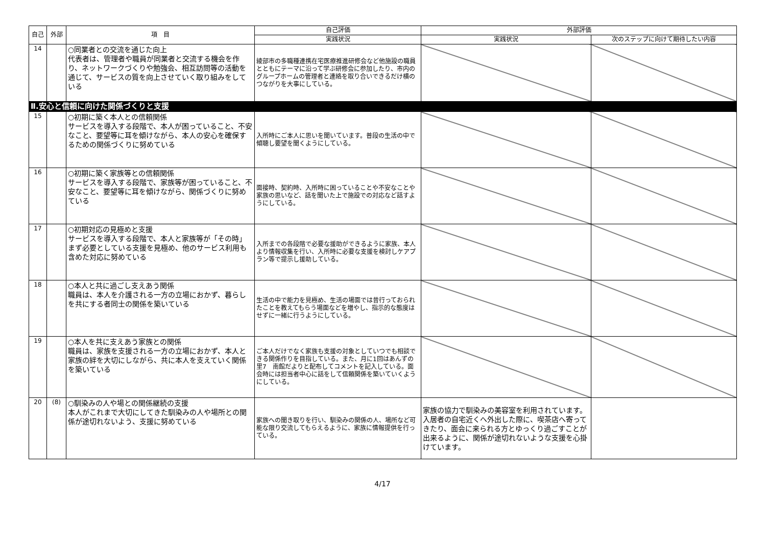| 自己 | 外部 | 項 目 | 自己評価 | 外部評価 | |
| --- | --- | --- | --- | --- | --- |
| | | | 実践状況 | 実践状況 | 次のステップに向けて期待したい内容 |
| 14 | | ○同業者との交流を通じた向上 代表者は、管理者や職員が同業者と交流する機会を作り、ネットワークづくりや勉強会、相互訪問等の活動を通じて、サービスの質を向上させていく取り組みをしている | 綾部市の多職種連携在宅医療推進研修会など他施設の職員とともにテーマに沿って学ぶ研修会に参加したり、市内のグループホームの管理者と連絡を取り合いできるだけ横のつながりを大事にしている。 | | |
| Ⅱ.安心と信頼に向けた関係づくりと支援 | | | | | |
| 15 | | ○初期に築く本人との信頼関係 サービスを導入する段階で、本人が困っていること、不安なこと、要望等に耳を傾けながら、本人の安心を確保するための関係づくりに努めている | 入所時にご本人に思いを聞いています。普段の生活の中で傾聴し要望を聞くようにしている。 | | |
| 16 | | ○初期に築く家族等との信頼関係 サービスを導入する段階で、家族等が困っていること、不安なこと、要望等に耳を傾けながら、関係づくりに努めている | 面接時、契約時、入所時に困っていることや不安なことや家族の思いなど、話を聞いた上で施設での対応など話すようにしている。 | | |
| 17 | | ○初期対応の見極めと支援 サービスを導入する段階で、本人と家族等が「その時」まず必要としている支援を見極め、他のサービス利用も含めた対応に努めている | 入所までの各段階で必要な援助ができるように家族、本人より情報収集を行い、入所時に必要な支援を検討しケアプラン等で提示し援助している。 | | |
| 18 | | ○本人と共に過ごし支えあう関係 職員は、本人を介護される一方の立場におかず、暮らしを共にする者同士の関係を築いている | 生活の中で能力を見極め、生活の場面では昔行っておられたことを教えてもらう場面などを増やし、指示的な態度はせずに一緒に行うようにしている。 | | |
| 19 | | ○本人を共に支えあう家族との関係 職員は、家族を支援される一方の立場におかず、本人と家族の絆を大切にしながら、共に本人を支えていく関係を築いている | ご本人だけでなく家族も支援の対象としていつでも相談できる関係作りを目指している。また、月に1回はあんずの里7 南館だよりと配布してコメントを記入している。面会時には担当者中心に話をして信頼関係を築いていくようにしている。 | | |
| 20 | (8) | ○馴染みの人や場との関係継続の支援 本人がこれまで大切にしてきた馴染みの人や場所との関係が途切れないよう、支援に努めている | 家族への聞き取りを行い、馴染みの関係の人、場所など可能な限り交流してもらえるように、家族に情報提供を行っている。 | 家族の協力で馴染みの美容室を利用されています。入居者の自宅近くへ外出した際に、喫茶店へ寄ってきたり、面会に来られる方とゆっくり過ごすことが出来るように、関係が途切れないような支援を心掛けています。 | |
4/17